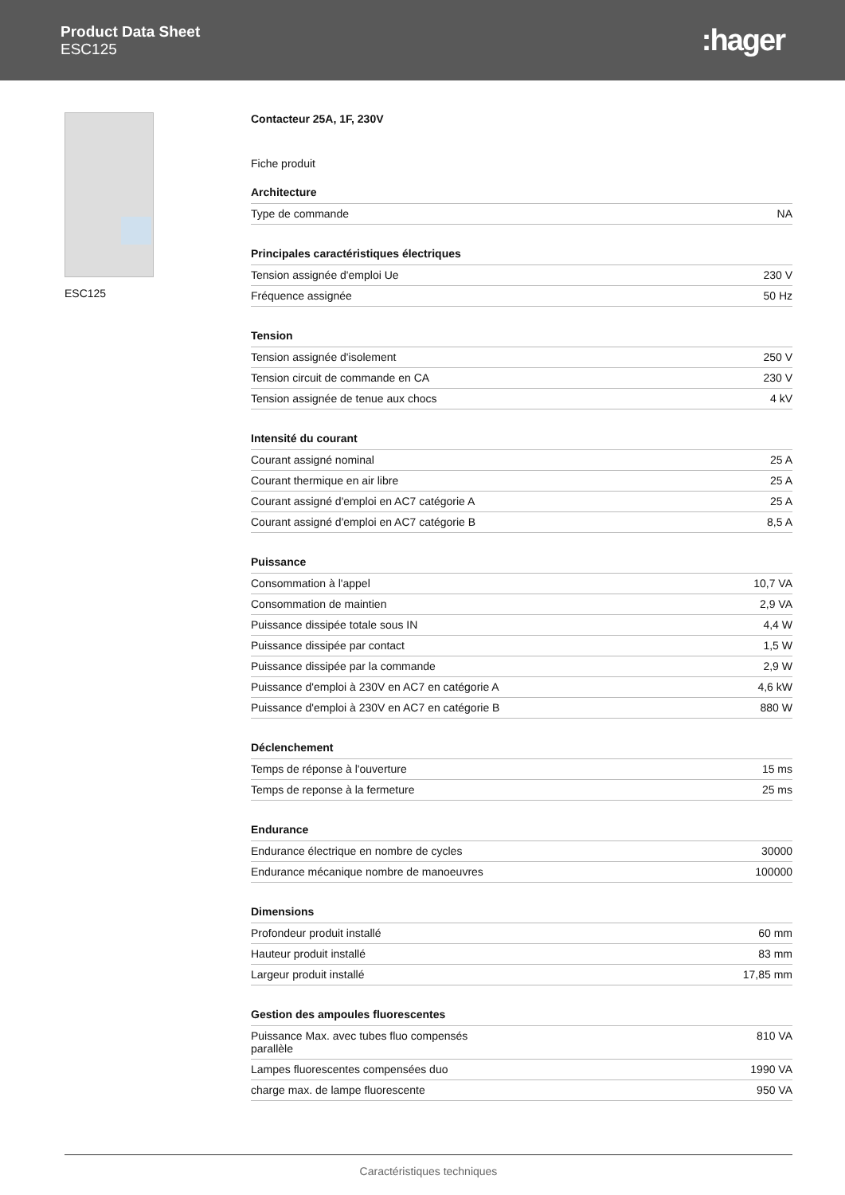Product Data Sheet
ESC125
:hager
ESC125 Contacteur 25A, 1F, 230V
Fiche produit
Architecture
| Type de commande | NA |
Principales caractéristiques électriques
| Tension assignée d'emploi Ue | 230 V |
| Fréquence assignée | 50 Hz |
Tension
| Tension assignée d'isolement | 250 V |
| Tension circuit de commande en CA | 230 V |
| Tension assignée de tenue aux chocs | 4 kV |
Intensité du courant
| Courant assigné nominal | 25 A |
| Courant thermique en air libre | 25 A |
| Courant assigné d'emploi en AC7 catégorie A | 25 A |
| Courant assigné d'emploi en AC7 catégorie B | 8,5 A |
Puissance
| Consommation à l'appel | 10,7 VA |
| Consommation de maintien | 2,9 VA |
| Puissance dissipée totale sous IN | 4,4 W |
| Puissance dissipée par contact | 1,5 W |
| Puissance dissipée par la commande | 2,9 W |
| Puissance d'emploi à 230V en AC7 en catégorie A | 4,6 kW |
| Puissance d'emploi à 230V en AC7 en catégorie B | 880 W |
Déclenchement
| Temps de réponse à l'ouverture | 15 ms |
| Temps de reponse à la fermeture | 25 ms |
Endurance
| Endurance électrique en nombre de cycles | 30000 |
| Endurance mécanique nombre de manoeuvres | 100000 |
Dimensions
| Profondeur produit installé | 60 mm |
| Hauteur produit installé | 83 mm |
| Largeur produit installé | 17,85 mm |
Gestion des ampoules fluorescentes
| Puissance Max. avec tubes fluo compensés parallèle | 810 VA |
| Lampes fluorescentes compensées duo | 1990 VA |
| charge max. de lampe fluorescente | 950 VA |
Caractéristiques techniques